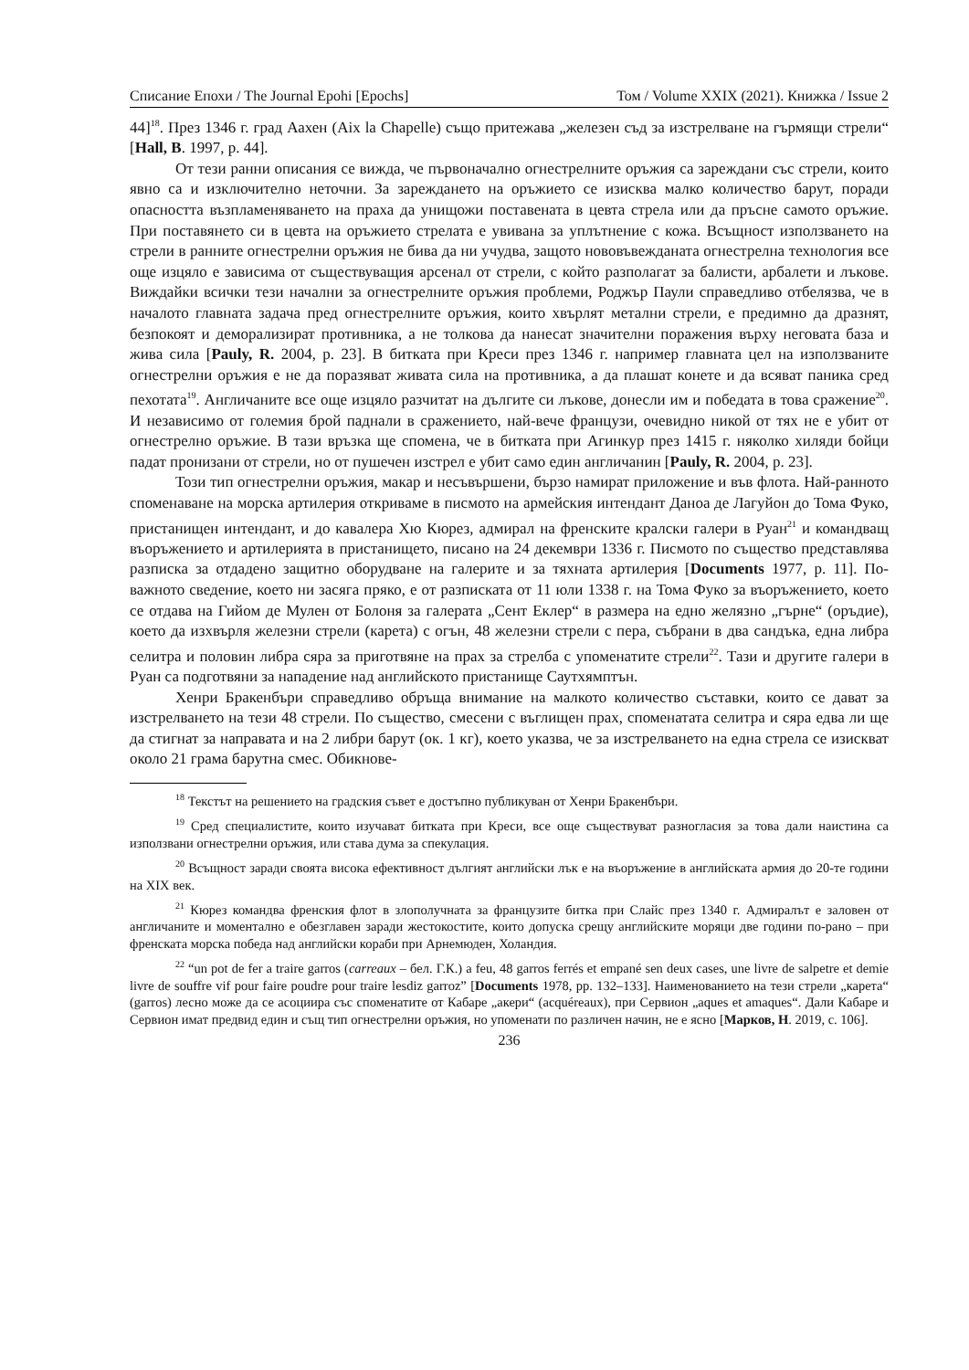Списание Епохи / The Journal Epohi [Epochs] Том / Volume XXIX (2021). Книжка / Issue 2
44]<sup>18</sup>. През 1346 г. град Аахен (Aix la Chapelle) също притежава „железен съд за изстрелване на гърмящи стрели“ [Hall, B. 1997, p. 44].
От тези ранни описания се вижда, че първоначално огнестрелните оръжия са зареждани със стрели, които явно са и изключително неточни. За зареждането на оръжието се изисква малко количество барут, поради опасността възпламеняването на праха да унищожи поставената в цевта стрела или да пръсне самото оръжие. При поставянето си в цевта на оръжието стрелата е увивана за уплътнение с кожа. Всъщност използването на стрели в ранните огнестрелни оръжия не бива да ни учудва, защото нововъвежданата огнестрелна технология все още изцяло е зависима от съществуващия арсенал от стрели, с който разполагат за балисти, арбалети и лъкове. Виждайки всички тези начални за огнестрелните оръжия проблеми, Роджър Паули справедливо отбелязва, че в началото главната задача пред огнестрелните оръжия, които хвърлят метални стрели, е предимно да дразнят, безпокоят и деморализират противника, а не толкова да нанесат значителни поражения върху неговата база и жива сила [Pauly, R. 2004, p. 23]. В битката при Креси през 1346 г. например главната цел на използваните огнестрелни оръжия е не да поразяват живата сила на противника, а да плашат конете и да всяват паника сред пехотата<sup>19</sup>. Англичаните все още изцяло разчитат на дългите си лъкове, донесли им и победата в това сражение<sup>20</sup>. И независимо от големия брой паднали в сражението, най-вече французи, очевидно никой от тях не е убит от огнестрелно оръжие. В тази връзка ще спомена, че в битката при Агинкур през 1415 г. няколко хиляди бойци падат пронизани от стрели, но от пушечен изстрел е убит само един англичанин [Pauly, R. 2004, p. 23].
Този тип огнестрелни оръжия, макар и несъвършени, бързо намират приложение и във флота. Най-ранното споменаване на морска артилерия откриваме в писмото на армейския интендант Даноа де Лагуйон до Тома Фуко, пристанищен интендант, и до кавалера Хю Кюрез, адмирал на френските кралски галери в Руан<sup>21</sup> и командващ въоръжението и артилерията в пристанището, писано на 24 декември 1336 г. Писмото по същество представлява разписка за отдадено защитно оборудване на галерите и за тяхната артилерия [Documents 1977, p. 11]. По-важното сведение, което ни засяга пряко, е от разписката от 11 юли 1338 г. на Тома Фуко за въоръжението, което се отдава на Гийом де Мулен от Болоня за галерата „Сент Еклер“ в размера на едно желязно „гърне“ (оръдие), което да изхвърля железни стрели (карета) с огън, 48 железни стрели с пера, събрани в два сандъка, една либра селитра и половин либра сяра за приготвяне на прах за стрелба с упоменатите стрели<sup>22</sup>. Тази и другите галери в Руан са подготвяни за нападение над английското пристанище Саутхямптън.
Хенри Бракенбъри справедливо обръща внимание на малкото количество съставки, които се дават за изстрелването на тези 48 стрели. По същество, смесени с въглищен прах, споменатата селитра и сяра едва ли ще да стигнат за направата и на 2 либри барут (ок. 1 кг), което указва, че за изстрелването на една стрела се изискват около 21 грама барутна смес. Обикнове-
<sup>18</sup> Текстът на решението на градския съвет е достъпно публикуван от Хенри Бракенбъри.
<sup>19</sup> Сред специалистите, които изучават битката при Креси, все още съществуват разногласия за това дали наистина са използвани огнестрелни оръжия, или става дума за спекулация.
<sup>20</sup> Всъщност заради своята висока ефективност дългият английски лък е на въоръжение в английската армия до 20-те години на XIX век.
<sup>21</sup> Кюрез командва френския флот в злополучната за французите битка при Слайс през 1340 г. Адмиралът е заловен от англичаните и моментално е обезглавен заради жестокостите, които допуска срещу английските моряци две години по-рано – при френската морска победа над английски кораби при Арнемюден, Холандия.
<sup>22</sup> “un pot de fer a traire garros (carreaux – бел. Г.К.) a feu, 48 garros ferrés et empané sen deux cases, une livre de salpetre et demie livre de souffre vif pour faire poudre pour traire lesdiz garroz” [Documents 1978, pp. 132–133]. Наименованието на тези стрели „карета“ (garros) лесно може да се асоциира със споменатите от Кабаре „акери“ (acquéreaux), при Сервион „aques et amaques“. Дали Кабаре и Сервион имат предвид един и същ тип огнестрелни оръжия, но упоменати по различен начин, не е ясно [Марков, Н. 2019, с. 106].
236